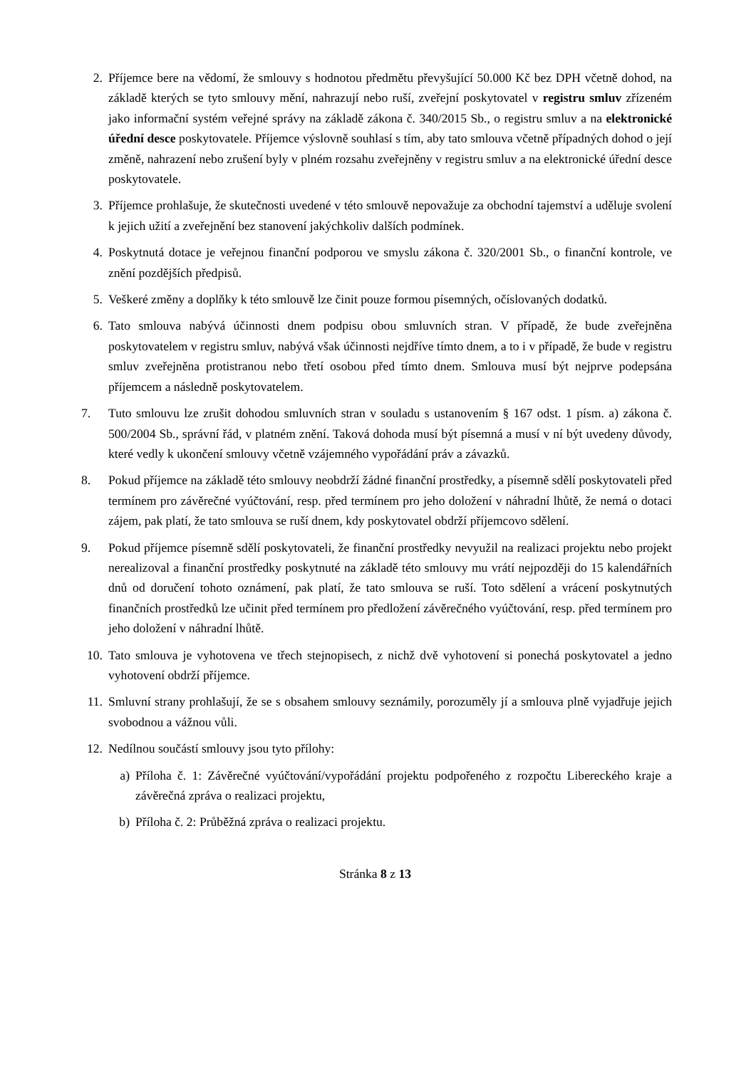2. Příjemce bere na vědomí, že smlouvy s hodnotou předmětu převyšující 50.000 Kč bez DPH včetně dohod, na základě kterých se tyto smlouvy mění, nahrazují nebo ruší, zveřejní poskytovatel v registru smluv zřízeném jako informační systém veřejné správy na základě zákona č. 340/2015 Sb., o registru smluv a na elektronické úřední desce poskytovatele. Příjemce výslovně souhlasí s tím, aby tato smlouva včetně případných dohod o její změně, nahrazení nebo zrušení byly v plném rozsahu zveřejněny v registru smluv a na elektronické úřední desce poskytovatele.
3. Příjemce prohlašuje, že skutečnosti uvedené v této smlouvě nepovažuje za obchodní tajemství a uděluje svolení k jejich užití a zveřejnění bez stanovení jakýchkoliv dalších podmínek.
4. Poskytnutá dotace je veřejnou finanční podporou ve smyslu zákona č. 320/2001 Sb., o finanční kontrole, ve znění pozdějších předpisů.
5. Veškeré změny a doplňky k této smlouvě lze činit pouze formou písemných, očíslovaných dodatků.
6. Tato smlouva nabývá účinnosti dnem podpisu obou smluvních stran. V případě, že bude zveřejněna poskytovatelem v registru smluv, nabývá však účinnosti nejdříve tímto dnem, a to i v případě, že bude v registru smluv zveřejněna protistranou nebo třetí osobou před tímto dnem. Smlouva musí být nejprve podepsána příjemcem a následně poskytovatelem.
7. Tuto smlouvu lze zrušit dohodou smluvních stran v souladu s ustanovením § 167 odst. 1 písm. a) zákona č. 500/2004 Sb., správní řád, v platném znění. Taková dohoda musí být písemná a musí v ní být uvedeny důvody, které vedly k ukončení smlouvy včetně vzájemného vypořádání práv a závazků.
8. Pokud příjemce na základě této smlouvy neobdrží žádné finanční prostředky, a písemně sdělí poskytovateli před termínem pro závěrečné vyúčtování, resp. před termínem pro jeho doložení v náhradní lhůtě, že nemá o dotaci zájem, pak platí, že tato smlouva se ruší dnem, kdy poskytovatel obdrží příjemcovo sdělení.
9. Pokud příjemce písemně sdělí poskytovateli, že finanční prostředky nevyužil na realizaci projektu nebo projekt nerealizoval a finanční prostředky poskytnuté na základě této smlouvy mu vrátí nejpozději do 15 kalendářních dnů od doručení tohoto oznámení, pak platí, že tato smlouva se ruší. Toto sdělení a vrácení poskytnutých finančních prostředků lze učinit před termínem pro předložení závěrečného vyúčtování, resp. před termínem pro jeho doložení v náhradní lhůtě.
10. Tato smlouva je vyhotovena ve třech stejnopisech, z nichž dvě vyhotovení si ponechá poskytovatel a jedno vyhotovení obdrží příjemce.
11. Smluvní strany prohlašují, že se s obsahem smlouvy seznámily, porozuměly jí a smlouva plně vyjadřuje jejich svobodnou a vážnou vůli.
12. Nedílnou součástí smlouvy jsou tyto přílohy:
a) Příloha č. 1: Závěrečné vyúčtování/vypořádání projektu podpořeného z rozpočtu Libereckého kraje a závěrečná zpráva o realizaci projektu,
b) Příloha č. 2: Průběžná zpráva o realizaci projektu.
Stránka 8 z 13